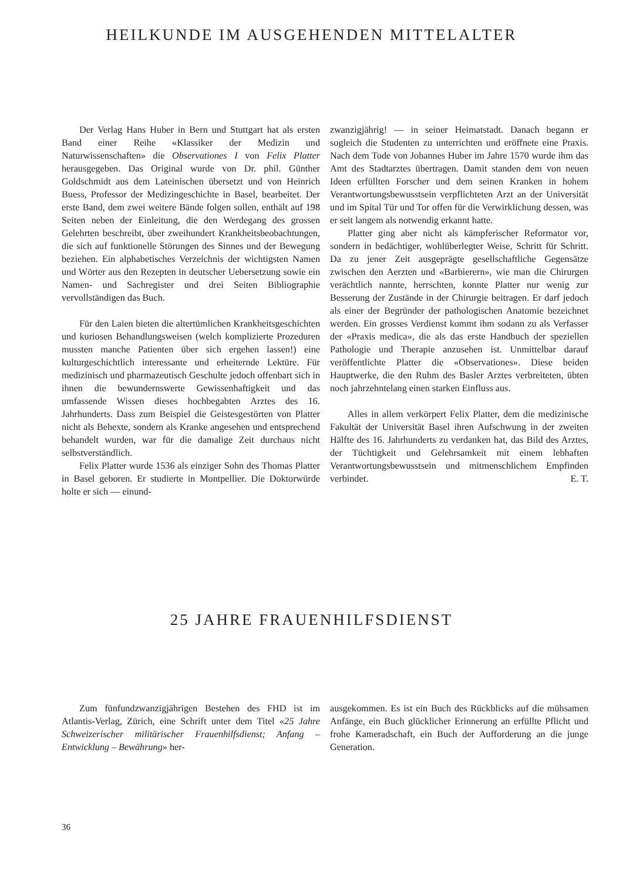HEILKUNDE IM AUSGEHENDEN MITTELALTER
Der Verlag Hans Huber in Bern und Stuttgart hat als ersten Band einer Reihe «Klassiker der Medizin und Naturwissenschaften» die Observationes I von Felix Platter herausgegeben. Das Original wurde von Dr. phil. Günther Goldschmidt aus dem Lateinischen übersetzt und von Heinrich Buess, Professor der Medizingeschichte in Basel, bearbeitet. Der erste Band, dem zwei weitere Bände folgen sollen, enthält auf 198 Seiten neben der Einleitung, die den Werdegang des grossen Gelehrten beschreibt, über zweihundert Krankheitsbeobachtungen, die sich auf funktionelle Störungen des Sinnes und der Bewegung beziehen. Ein alphabetisches Verzeichnis der wichtigsten Namen und Wörter aus den Rezepten in deutscher Uebersetzung sowie ein Namen- und Sachregister und drei Seiten Bibliographie vervollständigen das Buch.
Für den Laien bieten die altertümlichen Krankheitsgeschichten und kuriosen Behandlungsweisen (welch komplizierte Prozeduren mussten manche Patienten über sich ergehen lassen!) eine kulturgeschichtlich interessante und erheiternde Lektüre. Für medizinisch und pharmazeutisch Geschulte jedoch offenbart sich in ihnen die bewundernswerte Gewissenhaftigkeit und das umfassende Wissen dieses hochbegabten Arztes des 16. Jahrhunderts. Dass zum Beispiel die Geistesgestörten von Platter nicht als Behexte, sondern als Kranke angesehen und entsprechend behandelt wurden, war für die damalige Zeit durchaus nicht selbstverständlich.
Felix Platter wurde 1536 als einziger Sohn des Thomas Platter in Basel geboren. Er studierte in Montpellier. Die Doktorwürde holte er sich — einund-
zwanzigjährig! — in seiner Heimatstadt. Danach begann er sogleich die Studenten zu unterrichten und eröffnete eine Praxis. Nach dem Tode von Johannes Huber im Jahre 1570 wurde ihm das Amt des Stadtarztes übertragen. Damit standen dem von neuen Ideen erfüllten Forscher und dem seinen Kranken in hohem Verantwortungsbewusstsein verpflichteten Arzt an der Universität und im Spital Tür und Tor offen für die Verwirklichung dessen, was er seit langem als notwendig erkannt hatte.
Platter ging aber nicht als kämpferischer Reformator vor, sondern in bedächtiger, wohlüberlegter Weise, Schritt für Schritt. Da zu jener Zeit ausgeprägte gesellschaftliche Gegensätze zwischen den Aerzten und «Barbierern», wie man die Chirurgen verächtlich nannte, herrschten, konnte Platter nur wenig zur Besserung der Zustände in der Chirurgie beitragen. Er darf jedoch als einer der Begründer der pathologischen Anatomie bezeichnet werden. Ein grosses Verdienst kommt ihm sodann zu als Verfasser der «Praxis medica», die als das erste Handbuch der speziellen Pathologie und Therapie anzusehen ist. Unmittelbar darauf veröffentlichte Platter die «Observationes». Diese beiden Hauptwerke, die den Ruhm des Basler Arztes verbreiteten, übten noch jahrzehntelang einen starken Einfluss aus.
Alles in allem verkörpert Felix Platter, dem die medizinische Fakultät der Universität Basel ihren Aufschwung in der zweiten Hälfte des 16. Jahrhunderts zu verdanken hat, das Bild des Arztes, der Tüchtigkeit und Gelehrsamkeit mit einem lebhaften Verantwortungsbewusstsein und mitmenschlichem Empfinden verbindet. E. T.
25 JAHRE FRAUENHILFSDIENST
Zum fünfundzwanzigjährigen Bestehen des FHD ist im Atlantis-Verlag, Zürich, eine Schrift unter dem Titel «25 Jahre Schweizerischer militärischer Frauenhilfsdienst; Anfang – Entwicklung – Bewährung» her-
ausgekommen. Es ist ein Buch des Rückblicks auf die mühsamen Anfänge, ein Buch glücklicher Erinnerung an erfüllte Pflicht und frohe Kameradschaft, ein Buch der Aufforderung an die junge Generation.
36